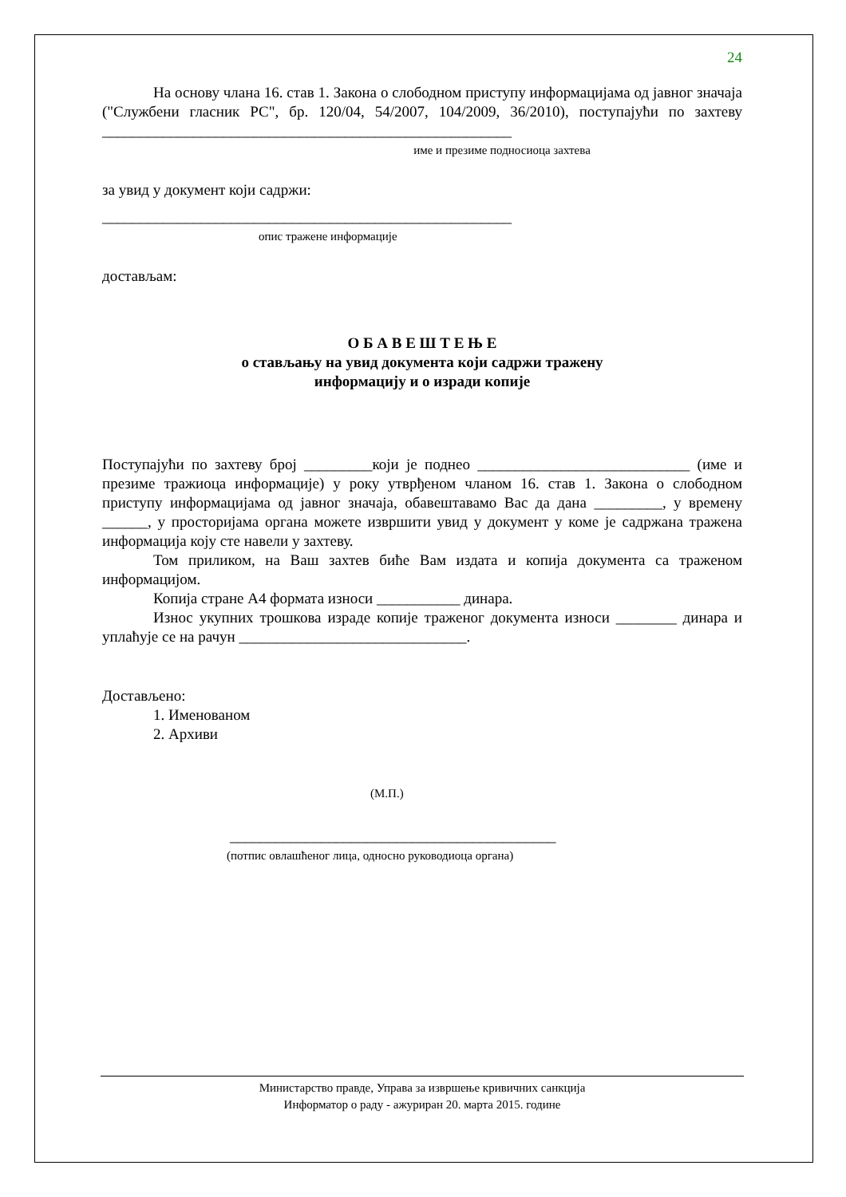24
На основу члана 16. став 1. Закона о слободном приступу информацијама од јавног значаја ("Службени гласник РС", бр. 120/04, 54/2007, 104/2009, 36/2010), поступајући по захтеву ______________________________________________________
име и презиме подносиоца захтева
за увид у документ који садржи:
______________________________________________________
опис тражене информације
достављам:
О Б А В Е Ш Т Е Њ Е
о стављању на увид документа који садржи тражену
информацију и о изради копије
Поступајући по захтеву број _________који је поднео ____________________________ (име и презиме тражиоца информације) у року утврђеном чланом 16. став 1. Закона о слободном приступу информацијама од јавног значаја, обавештавамо Вас да дана _________, у времену ______, у просторијама органа можете извршити увид у документ у коме је садржана тражена информација коју сте навели у захтеву.
Том приликом, на Ваш захтев биће Вам издата и копија документа са траженом информацијом.
Копија стране А4 формата износи ___________ динара.
Износ укупних трошкова израде копије траженог документа износи ________ динара и уплаћује се на рачун ______________________________.
Достављено:
1. Именованом
2. Архиви
(М.П.)
___________________________________________
(потпис овлашћеног лица, односно руководиоца органа)
Министарство правде, Управа за извршење кривичних санкција
Информатор о раду - ажуриран 20. марта 2015. године